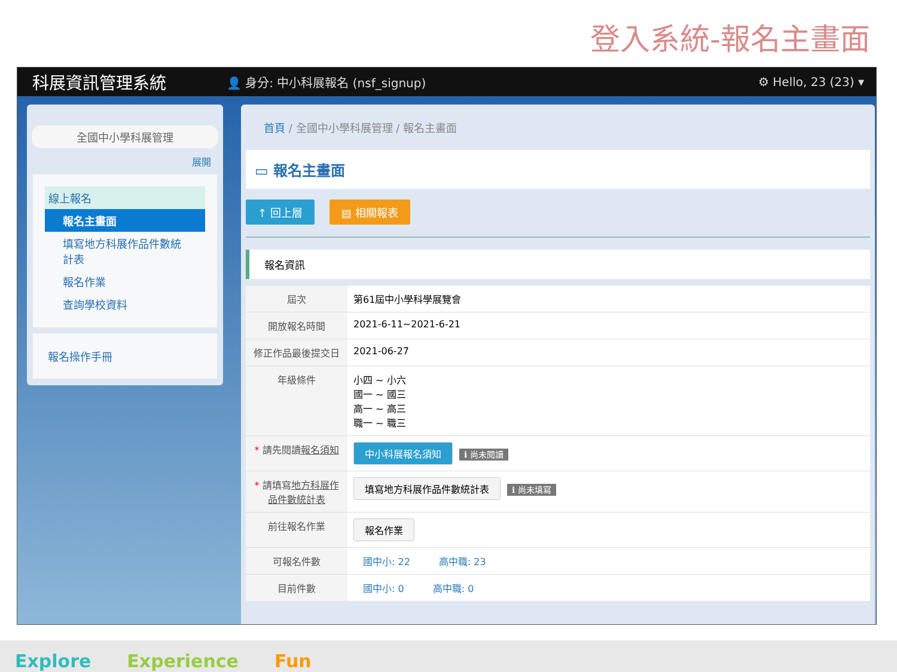登入系統-報名主畫面
科展資訊管理系統 👤 身分: 中小科展報名 (nsf_signup) ⚙ Hello, 23 (23) ▾
全國中小學科展管理
展開
線上報名
報名主畫面
填寫地方科展作品件數統計表
報名作業
查詢學校資料
報名操作手冊
首頁 / 全國中小學科展管理 / 報名主畫面
▭ 報名主畫面
↑ 回上層 ▤ 相關報表
報名資訊
| 屆次 | 第61屆中小學科學展覽會 |
| 開放報名時間 | 2021-6-11~2021-6-21 |
| 修正作品最後提交日 | 2021-06-27 |
| 年級條件 | 小四 ~ 小六 國一 ~ 國三 高一 ~ 高三 職一 ~ 職三 |
| * 請先閱讀 報名須知 | 中小科展報名須知 ℹ 尚未閱讀 |
| * 請填寫 地方科展作品件數統計表 | 填寫地方科展作品件數統計表 ℹ 尚未填寫 |
| 前往報名作業 | 報名作業 |
| 可報名件數 | 國中小: 22 高中職: 23 |
| 目前件數 | 國中小: 0 高中職: 0 |
Explore　　Experience　　Fun